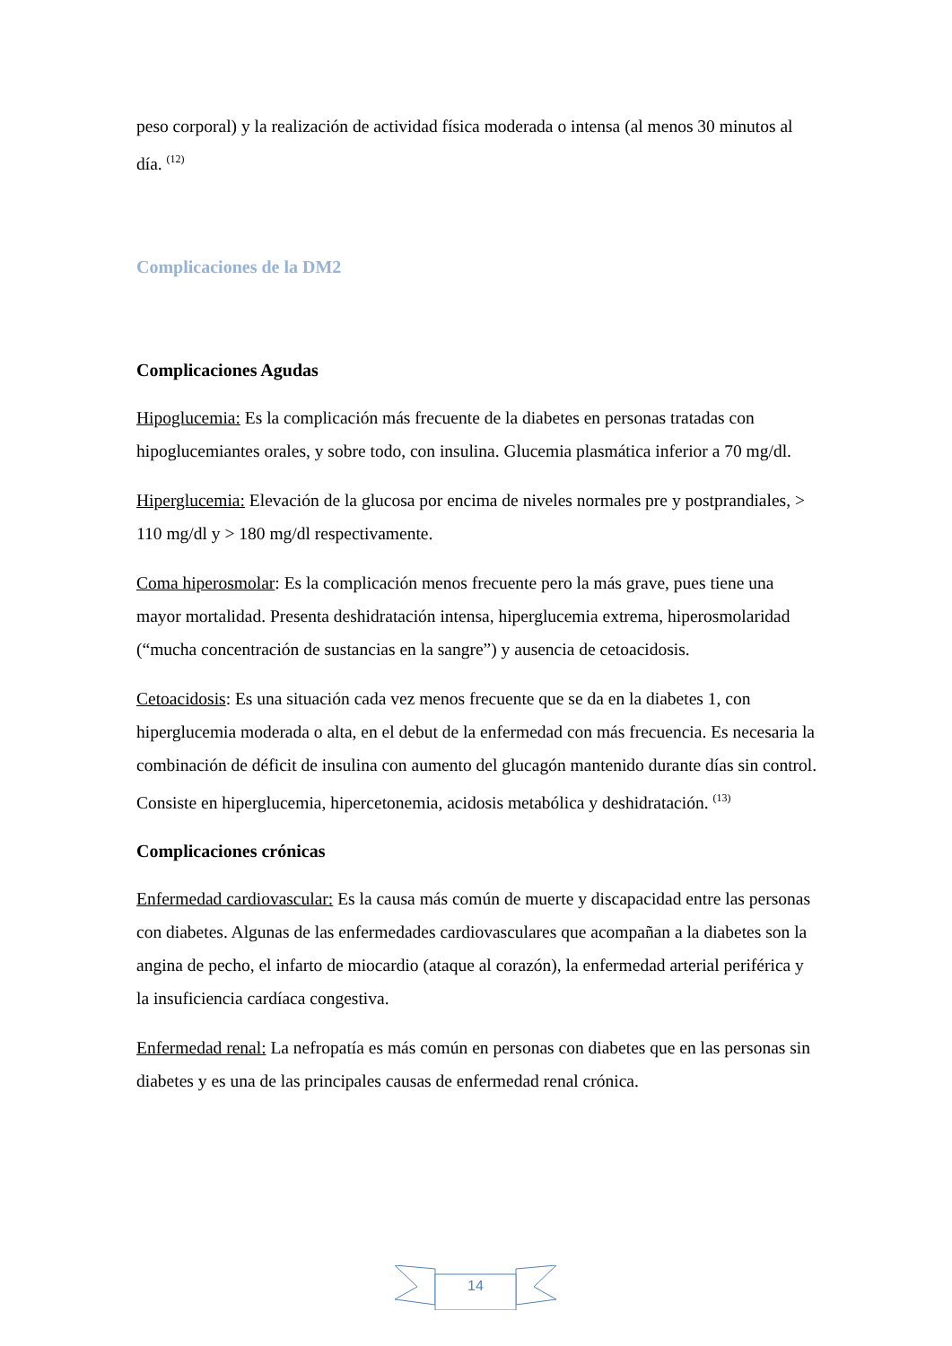peso corporal) y la realización de actividad física moderada o intensa (al menos 30 minutos al día. <sup>(12)</sup>
Complicaciones de la DM2
Complicaciones Agudas
Hipoglucemia: Es la complicación más frecuente de la diabetes en personas tratadas con hipoglucemiantes orales, y sobre todo, con insulina. Glucemia plasmática inferior a 70 mg/dl.
Hiperglucemia: Elevación de la glucosa por encima de niveles normales pre y postprandiales, > 110 mg/dl y > 180 mg/dl respectivamente.
Coma hiperosmolar: Es la complicación menos frecuente pero la más grave, pues tiene una mayor mortalidad. Presenta deshidratación intensa, hiperglucemia extrema, hiperosmolaridad (“mucha concentración de sustancias en la sangre”) y ausencia de cetoacidosis.
Cetoacidosis: Es una situación cada vez menos frecuente que se da en la diabetes 1, con hiperglucemia moderada o alta, en el debut de la enfermedad con más frecuencia. Es necesaria la combinación de déficit de insulina con aumento del glucagón mantenido durante días sin control. Consiste en hiperglucemia, hipercetonemia, acidosis metabólica y deshidratación. <sup>(13)</sup>
Complicaciones crónicas
Enfermedad cardiovascular: Es la causa más común de muerte y discapacidad entre las personas con diabetes. Algunas de las enfermedades cardiovasculares que acompañan a la diabetes son la angina de pecho, el infarto de miocardio (ataque al corazón), la enfermedad arterial periférica y la insuficiencia cardíaca congestiva.
Enfermedad renal: La nefropatía es más común en personas con diabetes que en las personas sin diabetes y es una de las principales causas de enfermedad renal crónica.
14